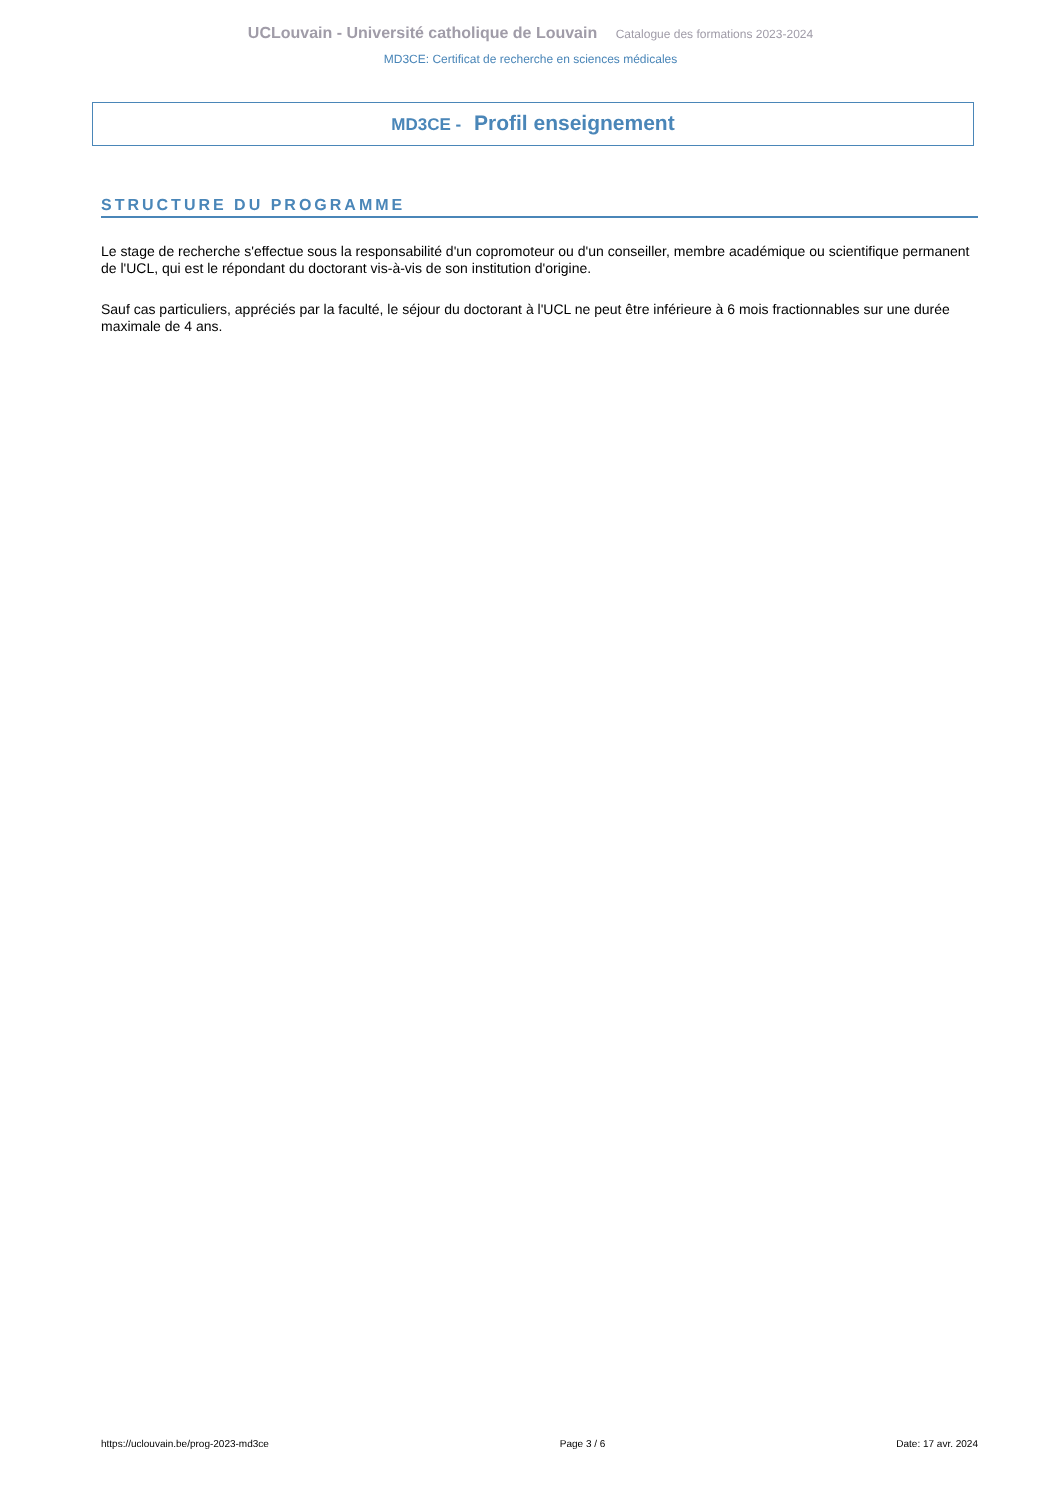UCLouvain - Université catholique de Louvain Catalogue des formations 2023-2024
MD3CE: Certificat de recherche en sciences médicales
MD3CE - Profil enseignement
STRUCTURE DU PROGRAMME
Le stage de recherche s'effectue sous la responsabilité d'un copromoteur ou d'un conseiller, membre académique ou scientifique permanent de l'UCL, qui est le répondant du doctorant vis-à-vis de son institution d'origine.
Sauf cas particuliers, appréciés par la faculté, le séjour du doctorant à l'UCL ne peut être inférieure à 6 mois fractionnables sur une durée maximale de 4 ans.
https://uclouvain.be/prog-2023-md3ce Page 3 / 6 Date: 17 avr. 2024